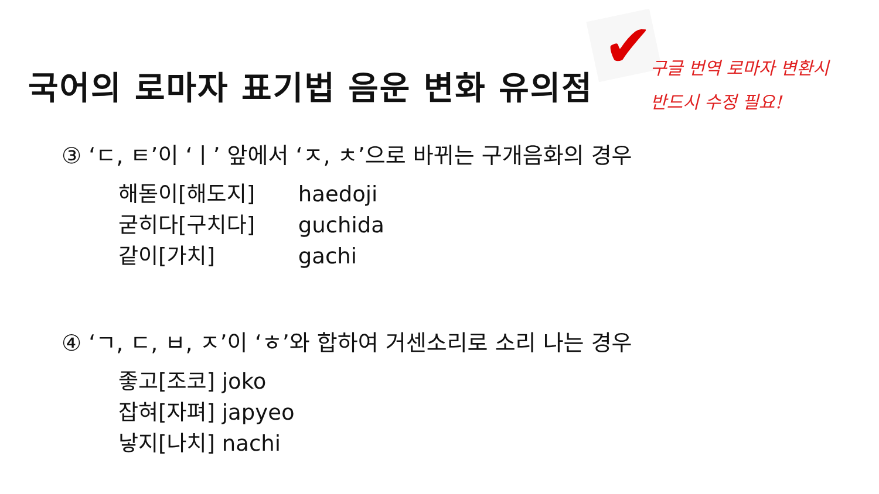국어의 로마자 표기법 음운 변화 유의점
✔
구글 번역 로마자 변환시
반드시 수정 필요!
③ ‘ㄷ, ㅌ’이 ‘ㅣ’ 앞에서 ‘ㅈ, ㅊ’으로 바뀌는 구개음화의 경우
해돋이[해도지] haedoji
굳히다[구치다] guchida
같이[가치] gachi
④ ‘ㄱ, ㄷ, ㅂ, ㅈ’이 ‘ㅎ’와 합하여 거센소리로 소리 나는 경우
좋고[조코] joko
잡혀[자펴] japyeo
낳지[나치] nachi